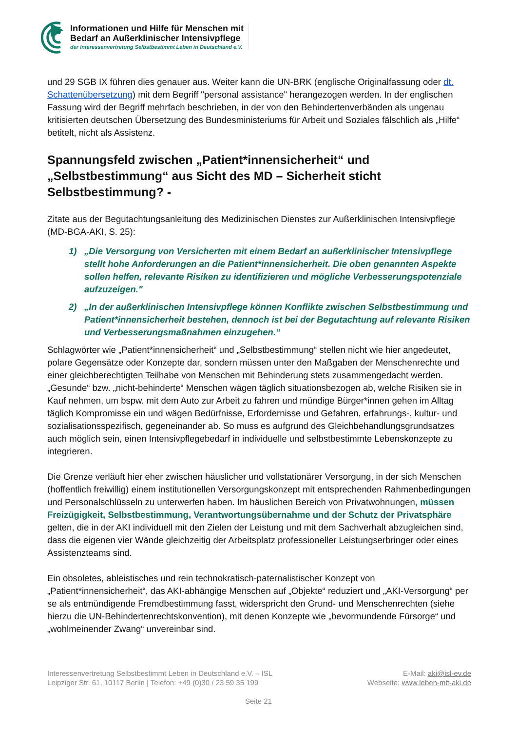Informationen und Hilfe für Menschen mit
Bedarf an Außerklinischer Intensivpflege
der Interessenvertretung Selbstbestimmt Leben in Deutschland e.V.
und 29 SGB IX führen dies genauer aus. Weiter kann die UN-BRK (englische Originalfassung oder dt. Schattenübersetzung) mit dem Begriff "personal assistance" herangezogen werden. In der englischen Fassung wird der Begriff mehrfach beschrieben, in der von den Behindertenverbänden als ungenau kritisierten deutschen Übersetzung des Bundesministeriums für Arbeit und Soziales fälschlich als „Hilfe“ betitelt, nicht als Assistenz.
Spannungsfeld zwischen „Patient*innensicherheit“ und „Selbstbestimmung“ aus Sicht des MD – Sicherheit sticht Selbstbestimmung? -
Zitate aus der Begutachtungsanleitung des Medizinischen Dienstes zur Außerklinischen Intensivpflege (MD-BGA-AKI, S. 25):
1) „Die Versorgung von Versicherten mit einem Bedarf an außerklinischer Intensivpflege stellt hohe Anforderungen an die Patient*innensicherheit. Die oben genannten Aspekte sollen helfen, relevante Risiken zu identifizieren und mögliche Verbesserungspotenziale aufzuzeigen."
2) „In der außerklinischen Intensivpflege können Konflikte zwischen Selbstbestimmung und Patient*innensicherheit bestehen, dennoch ist bei der Begutachtung auf relevante Risiken und Verbesserungsmaßnahmen einzugehen.“
Schlagwörter wie „Patient*innensicherheit“ und „Selbstbestimmung“ stellen nicht wie hier angedeutet, polare Gegensätze oder Konzepte dar, sondern müssen unter den Maßgaben der Menschenrechte und einer gleichberechtigten Teilhabe von Menschen mit Behinderung stets zusammengedacht werden. „Gesunde“ bzw. „nicht-behinderte“ Menschen wägen täglich situationsbezogen ab, welche Risiken sie in Kauf nehmen, um bspw. mit dem Auto zur Arbeit zu fahren und mündige Bürger*innen gehen im Alltag täglich Kompromisse ein und wägen Bedürfnisse, Erfordernisse und Gefahren, erfahrungs-, kultur- und sozialisationsspezifisch, gegeneinander ab. So muss es aufgrund des Gleichbehandlungsgrundsatzes auch möglich sein, einen Intensivpflegebedarf in individuelle und selbstbestimmte Lebenskonzepte zu integrieren.
Die Grenze verläuft hier eher zwischen häuslicher und vollstationärer Versorgung, in der sich Menschen (hoffentlich freiwillig) einem institutionellen Versorgungskonzept mit entsprechenden Rahmenbedingungen und Personalschlüsseln zu unterwerfen haben. Im häuslichen Bereich von Privatwohnungen, müssen Freizügigkeit, Selbstbestimmung, Verantwortungsübernahme und der Schutz der Privatsphäre gelten, die in der AKI individuell mit den Zielen der Leistung und mit dem Sachverhalt abzugleichen sind, dass die eigenen vier Wände gleichzeitig der Arbeitsplatz professioneller Leistungserbringer oder eines Assistenzteams sind.
Ein obsoletes, ableistisches und rein technokratisch-paternalistischer Konzept von „Patient*innensicherheit“, das AKI-abhängige Menschen auf „Objekte“ reduziert und „AKI-Versorgung“ per se als entmündigende Fremdbestimmung fasst, widerspricht den Grund- und Menschenrechten (siehe hierzu die UN-Behindertenrechtskonvention), mit denen Konzepte wie „bevormundende Fürsorge“ und „wohlmeinender Zwang“ unvereinbar sind.
Interessenvertretung Selbstbestimmt Leben in Deutschland e.V. – ISL
Leipziger Str. 61, 10117 Berlin | Telefon: +49 (0)30 / 23 59 35 199
E-Mail: aki@isl-ev.de
Webseite: www.leben-mit-aki.de
Seite 21